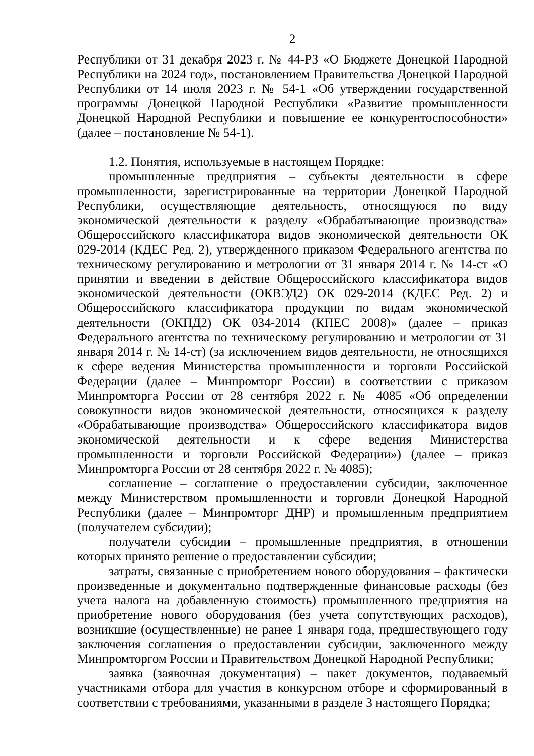2
Республики от 31 декабря 2023 г. № 44-РЗ «О Бюджете Донецкой Народной Республики на 2024 год», постановлением Правительства Донецкой Народной Республики от 14 июля 2023 г. № 54-1 «Об утверждении государственной программы Донецкой Народной Республики «Развитие промышленности Донецкой Народной Республики и повышение ее конкурентоспособности» (далее – постановление № 54-1).
1.2. Понятия, используемые в настоящем Порядке:
промышленные предприятия – субъекты деятельности в сфере промышленности, зарегистрированные на территории Донецкой Народной Республики, осуществляющие деятельность, относящуюся по виду экономической деятельности к разделу «Обрабатывающие производства» Общероссийского классификатора видов экономической деятельности ОК 029-2014 (КДЕС Ред. 2), утвержденного приказом Федерального агентства по техническому регулированию и метрологии от 31 января 2014 г. № 14-ст «О принятии и введении в действие Общероссийского классификатора видов экономической деятельности (ОКВЭД2) ОК 029-2014 (КДЕС Ред. 2) и Общероссийского классификатора продукции по видам экономической деятельности (ОКПД2) ОК 034-2014 (КПЕС 2008)» (далее – приказ Федерального агентства по техническому регулированию и метрологии от 31 января 2014 г. № 14-ст) (за исключением видов деятельности, не относящихся к сфере ведения Министерства промышленности и торговли Российской Федерации (далее – Минпромторг России) в соответствии с приказом Минпромторга России от 28 сентября 2022 г. № 4085 «Об определении совокупности видов экономической деятельности, относящихся к разделу «Обрабатывающие производства» Общероссийского классификатора видов экономической деятельности и к сфере ведения Министерства промышленности и торговли Российской Федерации») (далее – приказ Минпромторга России от 28 сентября 2022 г. № 4085);
соглашение – соглашение о предоставлении субсидии, заключенное между Министерством промышленности и торговли Донецкой Народной Республики (далее – Минпромторг ДНР) и промышленным предприятием (получателем субсидии);
получатели субсидии – промышленные предприятия, в отношении которых принято решение о предоставлении субсидии;
затраты, связанные с приобретением нового оборудования – фактически произведенные и документально подтвержденные финансовые расходы (без учета налога на добавленную стоимость) промышленного предприятия на приобретение нового оборудования (без учета сопутствующих расходов), возникшие (осуществленные) не ранее 1 января года, предшествующего году заключения соглашения о предоставлении субсидии, заключенного между Минпромторгом России и Правительством Донецкой Народной Республики;
заявка (заявочная документация) – пакет документов, подаваемый участниками отбора для участия в конкурсном отборе и сформированный в соответствии с требованиями, указанными в разделе 3 настоящего Порядка;